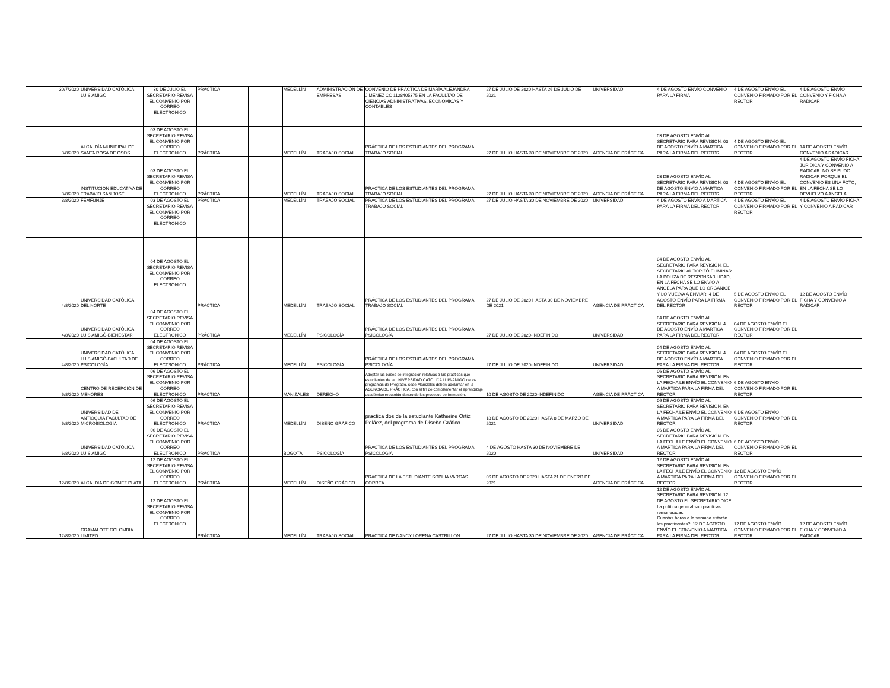| 30/7/2020 | UNIVERSIDAD CATÓLICA LUIS AMIGÓ | 30 DE JULIO EL SECRETARIO REVISA EL CONVENIO POR CORREO ELECTRONICO | PRÁCTICA | | MEDELLÍN | ADMINISTRACIÓN DE EMPRESAS | CONVENIO DE PRACTICA DE MARÍA ALEJANDRA JÍMENEZ CC 1128405375 EN LA FACULTAD DE CIENCIAS ADNINISTRATIVAS, ECONOMICAS Y CONTABLES | 27 DE JULIO DE 2020 HASTA 26 DE JULIO DE 2021 | UNIVERSIDAD | 4 DE AGOSTO ENVÍO CONVENIO PARA LA FIRMA | 4 DE AGOSTO ENVÍO EL CONVENIO FIRMADO POR EL RECTOR | 4 DE AGOSTO ENVÍO CONVENIO Y FICHA A RADICAR |
| 3/8/2020 | ALCALDÍA MUNICIPAL DE SANTA ROSA DE OSOS | 03 DE AGOSTO EL SECRETARIO REVISA EL CONVENIO POR CORREO ELECTRONICO | PRÁCTICA | | MEDELLÍN | TRABAJO SOCIAL | PRÁCTICA DE LOS ESTUDIANTES DEL PROGRAMA TRABAJO SOCIAL | 27 DE JULIO HASTA 30 DE NOVIEMBRE DE 2020 | AGENCIA DE PRÁCTICA | 03 DE AGOSTO ENVÍO AL SECRETARIO PARA REVISIÓN. 03 DE AGOSTO ENVÍO A MARTICA PARA LA FIRMA DEL RECTOR | 4 DE AGOSTO ENVÍO EL CONVENIO FIRMADO POR EL RECTOR | 14 DE AGOSTO ENVÍO CONVENIO A RADICAR |
| 3/8/2020 | INSTITUCIÓN EDUCATIVA DE TRABAJO SAN JOSÉ | 03 DE AGOSTO EL SECRETARIO REVISA EL CONVENIO POR CORREO ELECTRONICO | PRÁCTICA | | MEDELLÍN | TRABAJO SOCIAL | PRÁCTICA DE LOS ESTUDIANTES DEL PROGRAMA TRABAJO SOCIAL | 27 DE JULIO HASTA 30 DE NOVIEMBRE DE 2020 | AGENCIA DE PRÁCTICA | 03 DE AGOSTO ENVÍO AL SECRETARIO PARA REVISIÓN. 03 DE AGOSTO ENVÍO A MARTICA PARA LA FIRMA DEL RECTOR | 4 DE AGOSTO ENVÍO EL CONVENIO FIRMADO POR EL RECTOR | 4 DE AGOSTO ENVÍO FICHA JURÍDICA Y CONVENIO A RADICAR. NO SE PUDO RADICAR PORQUE EL CONVENIO ES UNA FOTO, EN LA FECHA SE LO DEVUELVO A ANGELA |
| 3/8/2020 | FEMFUNJE | 03 DE AGOSTO EL SECRETARIO REVISA EL CONVENIO POR CORREO ELECTRONICO | PRÁCTICA | | MEDELLÍN | TRABAJO SOCIAL | PRÁCTICA DE LOS ESTUDIANTES DEL PROGRAMA TRABAJO SOCIAL | 27 DE JULIO HASTA 30 DE NOVIEMBRE DE 2020 | UNIVERSIDAD | 4 DE AGOSTO ENVÍO A MARTICA PARA LA FIRMA DEL RECTOR | 4 DE AGOSTO ENVÍO EL CONVENIO FIRMADO POR EL RECTOR | 4 DE AGOSTO ENVÍO FICHA Y CONVENIO A RADICAR |
| 4/8/2020 | UNIVERSIDAD CATÓLICA DEL NORTE | 04 DE AGOSTO EL SECRETARIO REVISA EL CONVENIO POR CORREO ELECTRONICO | PRÁCTICA | | MEDELLÍN | TRABAJO SOCIAL | PRÁCTICA DE LOS ESTUDIANTES DEL PROGRAMA TRABAJO SOCIAL | 27 DE JULIO DE 2020 HASTA 30 DE NOVIEMBRE DE 2021 | AGENCIA DE PRÁCTICA | 04 DE AGOSTO ENVÍO AL SECRETARIO PARA REVISIÓN. EL SECRETARIO AUTORIZÓ ELIMINAR LA POLIZA DE RESPONSABILIDAD, EN LA FECHA SE LO ENVÍO A ANGELA PARA QUE LO ORGANICE Y LO VUELVA A ENVIAR. 4 DE AGOSTO ENVÍO PARA LA FIRMA DEL RECTOR | 5 DE AGOSTO ENVIO EL CONVENIO FIRMADO POR EL RECTOR | 12 DE AGOSTO ENVÍO FICHA Y CONVENIO A RADICAR |
| 4/8/2020 | UNIVERSIDAD CATÓLICA LUIS AMIGÓ-BIENESTAR | 04 DE AGOSTO EL SECRETARIO REVISA EL CONVENIO POR CORREO ELECTRONICO | PRÁCTICA | | MEDELLÍN | PSICOLOGÍA | PRÁCTICA DE LOS ESTUDIANTES DEL PROGRAMA PSICOLOGÍA | 27 DE JULIO DE 2020-INDEFINIDO | UNIVERSIDAD | 04 DE AGOSTO ENVÍO AL SECRETARIO PARA REVISIÓN. 4 DE AGOSTO ENVÍO A MARTICA PARA LA FIRMA DEL RECTOR | 04 DE AGOSTO ENVÍO EL CONVENIO FIRMADO POR EL RECTOR | |
| 4/8/2020 | UNIVERSIDAD CATÓLICA LUIS AMIGÓ-FACULTAD DE PSICOLOGÍA | 04 DE AGOSTO EL SECRETARIO REVISA EL CONVENIO POR CORREO ELECTRONICO | PRÁCTICA | | MEDELLÍN | PSICOLOGÍA | PRÁCTICA DE LOS ESTUDIANTES DEL PROGRAMA PSICOLOGÍA | 27 DE JULIO DE 2020-INDEFINIDO | UNIVERSIDAD | 04 DE AGOSTO ENVÍO AL SECRETARIO PARA REVISIÓN. 4 DE AGOSTO ENVÍO A MARTICA PARA LA FIRMA DEL RECTOR | 04 DE AGOSTO ENVÍO EL CONVENIO FIRMADO POR EL RECTOR | |
| 6/8/2020 | CENTRO DE RECEPCIÓN DE MENORES | 06 DE AGOSTO EL SECRETARIO REVISA EL CONVENIO POR CORREO ELECTRONICO | PRÁCTICA | | MANIZALES | DERECHO | Adoptar las bases de integración relativas a las prácticas que estudiantes de la UNIVERSIDAD CATÓLICA LUIS AMIGÓ de los programas de Pregrado, sede Manizales deben adelantar en la AGENCIA DE PRÁCTICA, con el fin de complementar el aprendizaje académico requerido dentro de los procesos de formación. | 10 DE AGOSTO DE 2020-INDEFINIDO | AGENCIA DE PRÁCTICA | 06 DE AGOSTO ENVÍO AL SECRETARIO PARA REVISIÓN. EN LA FECHA LE ENVÍO EL CONVENIO A MARTICA PARA LA FIRMA DEL RECTOR | 6 DE AGOSTO ENVÍO CONVENIO FIRMADO POR EL RECTOR | |
| 6/8/2020 | UNIVERSIDAD DE ANTIOQUIA FACULTAD DE MICROBIOLOGÍA | 06 DE AGOSTO EL SECRETARIO REVISA EL CONVENIO POR CORREO ELECTRONICO | PRÁCTICA | | MEDELLÍN | DISEÑO GRÁFICO | practica dos de la estudiante Katherine Ortiz Peláez, del programa de Diseño Gráfico | 18 DE AGOSTO DE 2020 HASTA 8 DE MARZO DE 2021 | UNIVERSIDAD | 06 DE AGOSTO ENVÍO AL SECRETARIO PARA REVISIÓN. EN LA FECHA LE ENVÍO EL CONVENIO A MARTICA PARA LA FIRMA DEL RECTOR | 6 DE AGOSTO ENVÍO CONVENIO FIRMADO POR EL RECTOR | |
| 6/8/2020 | UNIVERSIDAD CATÓLICA LUIS AMIGÓ | 06 DE AGOSTO EL SECRETARIO REVISA EL CONVENIO POR CORREO ELECTRONICO | PRÁCTICA | | BOGOTÁ | PSICOLOGÍA | PRÁCTICA DE LOS ESTUDIANTES DEL PROGRAMA PSICOLOGÍA | 4 DE AGOSTO HASTA 30 DE NOVIEMBRE DE 2020 | UNIVERSIDAD | 06 DE AGOSTO ENVÍO AL SECRETARIO PARA REVISIÓN. EN LA FECHA LE ENVÍO EL CONVENIO A MARTICA PARA LA FIRMA DEL RECTOR | 6 DE AGOSTO ENVÍO CONVENIO FIRMADO POR EL RECTOR | |
| 12/8/2020 | ALCALDIA DE GOMEZ PLATA | 12 DE AGOSTO EL SECRETARIO REVISA EL CONVENIO POR CORREO ELECTRONICO | PRÁCTICA | | MEDELLÍN | DISEÑO GRÁFICO | PRACTICA DE LA ESTUDIANTE SOPHIA VARGAS CORREA | 06 DE AGOSTO DE 2020 HASTA 21 DE ENERO DE 2021 | AGENCIA DE PRÁCTICA | 12 DE AGOSTO ENVÍO AL SECRETARIO PARA REVISIÓN. EN LA FECHA LE ENVÍO EL CONVENIO A MARTICA PARA LA FIRMA DEL RECTOR | 12 DE AGOSTO ENVÍO CONVENIO FIRMADO POR EL RECTOR | |
| 12/8/2020 | GRAMALOTE COLOMBIA LIMITED | 12 DE AGOSTO EL SECRETARIO REVISA EL CONVENIO POR CORREO ELECTRONICO | PRÁCTICA | | MEDELLÍN | TRABAJO SOCIAL | PRACTICA DE NANCY LORENA CASTRILLON | 27 DE JULIO HASTA 30 DE NOVIEMBRE DE 2020 | AGENCIA DE PRÁCTICA | 12 DE AGOSTO ENVÍO AL SECRETARIO PARA REVISIÓN. 12 DE AGOSTO EL SECRETARIO DICE La política general son prácticas remuneradas. Cuantas horas a la semana estarán los practicantes?. 12 DE AGOSTO ENVÍO EL CONVENIO A MARTICA PARA LA FIRMA DEL RECTOR | 12 DE AGOSTO ENVÍO CONVENIO FIRMADO POR EL RECTOR | 12 DE AGOSTO ENVÍO FICHA Y CONVENIO A RADICAR |